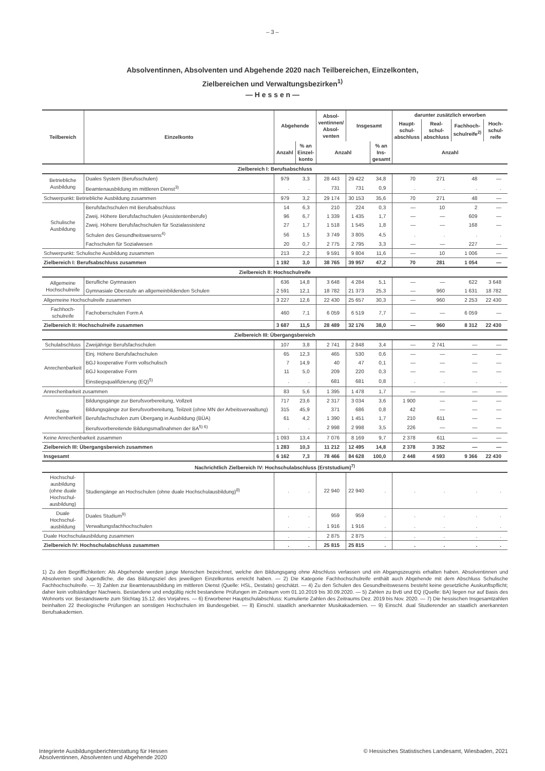– 3 –
Absolventinnen, Absolventen und Abgehende 2020 nach Teilbereichen, Einzelkonten,
Zielbereichen und Verwaltungsbezirken<sup>1)</sup>
— H e s s e n —
| Teilbereich | Einzelkonto | Abgehende | | Absol- ventinnen/ Absol- venten | Insgesamt | | darunter zusätzlich erworben | | | |
| --- | --- | --- | --- | --- | --- | --- | --- | --- | --- | --- |
| | | | | | | | Haupt- schul- abschluss | Real- schul- abschluss | Fachhoch- schulreife<sup>2)</sup> | Hoch- schul- reife |
| | | Anzahl | % an Einzel- konto | Anzahl | | % an Ins- gesamt | Anzahl | | | |
| Zielbereich I: Berufsabschluss | | | | | | | | | | |
| Betriebliche Ausbildung | Duales System (Berufsschulen) | 979 | 3,3 | 28 443 | 29 422 | 34,8 | 70 | 271 | 48 | — |
| | Beamtenausbildung im mittleren Dienst<sup>3)</sup> | . | . | 731 | 731 | 0,9 | . | . | . | . |
| Schwerpunkt: Betriebliche Ausbildung zusammen | | 979 | 3,2 | 29 174 | 30 153 | 35,6 | 70 | 271 | 48 | — |
| Schulische Ausbildung | Berufsfachschulen mit Berufsabschluss | 14 | 6,3 | 210 | 224 | 0,3 | — | 10 | 2 | — |
| | Zweij. Höhere Berufsfachschulen (Assistentenberufe) | 96 | 6,7 | 1 339 | 1 435 | 1,7 | — | — | 609 | — |
| | Zweij. Höhere Berufsfachschulen für Sozialassistenz | 27 | 1,7 | 1 518 | 1 545 | 1,8 | — | — | 168 | — |
| | Schulen des Gesundheitswesens<sup>4)</sup> | 56 | 1,5 | 3 749 | 3 805 | 4,5 | . | . | . | . |
| | Fachschulen für Sozialwesen | 20 | 0,7 | 2 775 | 2 795 | 3,3 | — | — | 227 | — |
| Schwerpunkt: Schulische Ausbildung zusammen | | 213 | 2,2 | 9 591 | 9 804 | 11,6 | — | 10 | 1 006 | — |
| Zielbereich I: Berufsabschluss zusammen | | 1 192 | 3,0 | 38 765 | 39 957 | 47,2 | 70 | 281 | 1 054 | — |
| Zielbereich II: Hochschulreife | | | | | | | | | | |
| Allgemeine Hochschulreife | Berufliche Gymnasien | 636 | 14,8 | 3 648 | 4 284 | 5,1 | — | — | 622 | 3 648 |
| | Gymnasiale Oberstufe an allgemeinbildenden Schulen | 2 591 | 12,1 | 18 782 | 21 373 | 25,3 | — | 960 | 1 631 | 18 782 |
| Allgemeine Hochschulreife zusammen | | 3 227 | 12,6 | 22 430 | 25 657 | 30,3 | — | 960 | 2 253 | 22 430 |
| Fachhoch- schulreife | Fachoberschulen Form A | 460 | 7,1 | 6 059 | 6 519 | 7,7 | — | — | 6 059 | — |
| Zielbereich II: Hochschulreife zusammen | | 3 687 | 11,5 | 28 489 | 32 176 | 38,0 | — | 960 | 8 312 | 22 430 |
| Zielbereich III: Übergangsbereich | | | | | | | | | | |
| Schulabschluss | Zweijährige Berufsfachschulen | 107 | 3,8 | 2 741 | 2 848 | 3,4 | — | 2 741 | — | — |
| Anrechenbarkeit | Einj. Höhere Berufsfachschulen | 65 | 12,3 | 465 | 530 | 0,6 | — | — | — | — |
| | BGJ kooperative Form vollschulisch | 7 | 14,9 | 40 | 47 | 0,1 | — | — | — | — |
| | BGJ kooperative Form | 11 | 5,0 | 209 | 220 | 0,3 | — | — | — | — |
| | Einstiegsqualifizierung (EQ)<sup>5)</sup> | . | . | 681 | 681 | 0,8 | . | . | . | . |
| Anrechenbarkeit zusammen | | 83 | 5,6 | 1 395 | 1 478 | 1,7 | — | — | — | — |
| Keine Anrechenbarkeit | Bildungsgänge zur Berufsvorbereitung, Vollzeit | 717 | 23,6 | 2 317 | 3 034 | 3,6 | 1 900 | — | — | — |
| | Bildungsgänge zur Berufsvorbereitung, Teilzeit (ohne MN der Arbeitsverwaltung) | 315 | 45,9 | 371 | 686 | 0,8 | 42 | — | — | — |
| | Berufsfachschulen zum Übergang in Ausbildung (BÜA) | 61 | 4,2 | 1 390 | 1 451 | 1,7 | 210 | 611 | — | — |
| | Berufsvorbereitende Bildungsmaßnahmen der BA<sup>5) 6)</sup> | . | . | 2 998 | 2 998 | 3,5 | 226 | — | — | — |
| Keine Anrechenbarkeit zusammen | | 1 093 | 13,4 | 7 076 | 8 169 | 9,7 | 2 378 | 611 | — | — |
| Zielbereich III: Übergangsbereich zusammen | | 1 283 | 10,3 | 11 212 | 12 495 | 14,8 | 2 378 | 3 352 | — | — |
| Insgesamt | | 6 162 | 7,3 | 78 466 | 84 628 | 100,0 | 2 448 | 4 593 | 9 366 | 22 430 |
| Nachrichtlich Zielbereich IV: Hochschulabschluss (Erststudium)<sup>7)</sup> | | | | | | | | | | |
| Hochschul- ausbildung (ohne duale Hochschul- ausbildung) | Studiengänge an Hochschulen (ohne duale Hochschulausbildung)<sup>8)</sup> | . | . | 22 940 | 22 940 | . | . | . | . | . |
| Duale Hochschul- ausbildung | Duales Studium<sup>9)</sup> | . | . | 959 | 959 | . | . | . | . | . |
| | Verwaltungsfachhochschulen | . | . | 1 916 | 1 916 | . | . | . | . | . |
| Duale Hochschulausbildung zusammen | | . | . | 2 875 | 2 875 | . | . | . | . | . |
| Zielbereich IV: Hochschulabschluss zusammen | | . | . | 25 815 | 25 815 | . | . | . | . | . |
1) Zu den Begrifflichkeiten: Als Abgehende werden junge Menschen bezeichnet, welche den Bildungsgang ohne Abschluss verlassen und ein Abgangszeugnis erhalten haben. Absolventinnen und Absolventen sind Jugendliche, die das Bildungsziel des jeweiligen Einzelkontos erreicht haben. — 2) Die Kategorie Fachhochschulreife enthält auch Abgehende mit dem Abschluss Schulische Fachhochschulreife. — 3) Zahlen zur Beamtenausbildung im mittleren Dienst (Quelle: HSL, Destatis) geschätzt. — 4) Zu den Schulen des Gesundheitswesens besteht keine gesetzliche Auskunftspflicht; daher kein vollständiger Nachweis. Bestandene und endgültig nicht bestandene Prüfungen im Zeitraum vom 01.10.2019 bis 30.09.2020. — 5) Zahlen zu BvB und EQ (Quelle: BA) liegen nur auf Basis des Wohnorts vor. Bestandswerte zum Stichtag 15.12. des Vorjahres. — 6) Erworbener Hauptschulabschluss: Kumulierte Zahlen des Zeitraums Dez. 2019 bis Nov. 2020. — 7) Die hessischen Insgesamtzahlen beinhalten 22 theologische Prüfungen an sonstigen Hochschulen im Bundesgebiet. — 8) Einschl. staatlich anerkannter Musikakademien. — 9) Einschl. dual Studierender an staatlich anerkannten Berufsakademien.
Integrierte Ausbildungsberichterstattung für Hessen
Absolventinnen, Absolventen und Abgehende 2020
© Hessisches Statistisches Landesamt, Wiesbaden, 2021